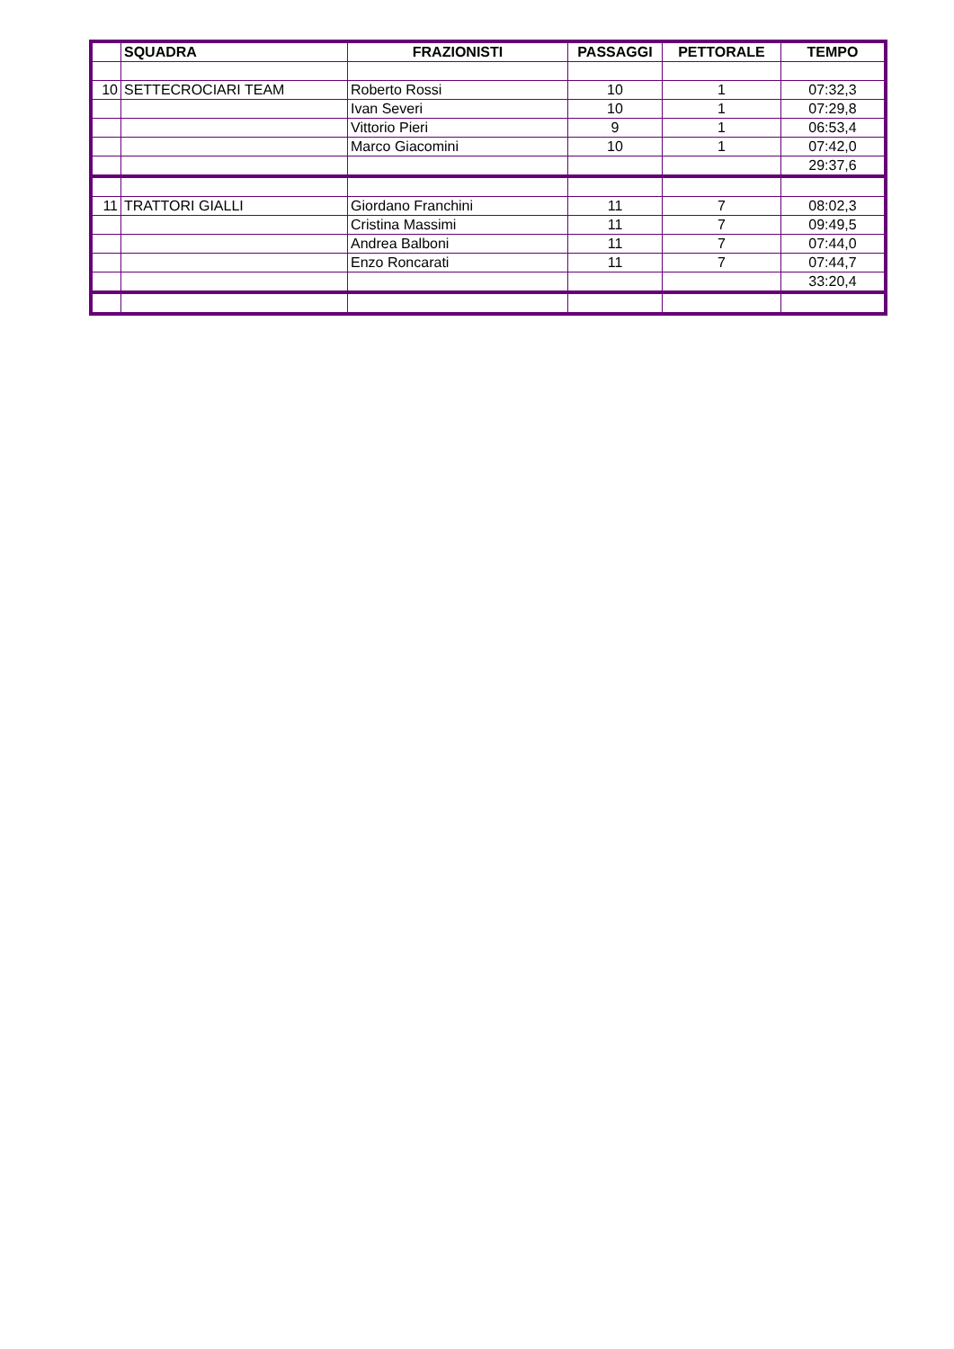| | SQUADRA | FRAZIONISTI | PASSAGGI | PETTORALE | TEMPO |
| --- | --- | --- | --- | --- | --- |
| 10 | SETTECROCIARI TEAM | Roberto Rossi | 10 | 1 | 07:32,3 |
| | | Ivan Severi | 10 | 1 | 07:29,8 |
| | | Vittorio Pieri | 9 | 1 | 06:53,4 |
| | | Marco Giacomini | 10 | 1 | 07:42,0 |
| | | | | | 29:37,6 |
| 11 | TRATTORI GIALLI | Giordano Franchini | 11 | 7 | 08:02,3 |
| | | Cristina Massimi | 11 | 7 | 09:49,5 |
| | | Andrea Balboni | 11 | 7 | 07:44,0 |
| | | Enzo Roncarati | 11 | 7 | 07:44,7 |
| | | | | | 33:20,4 |